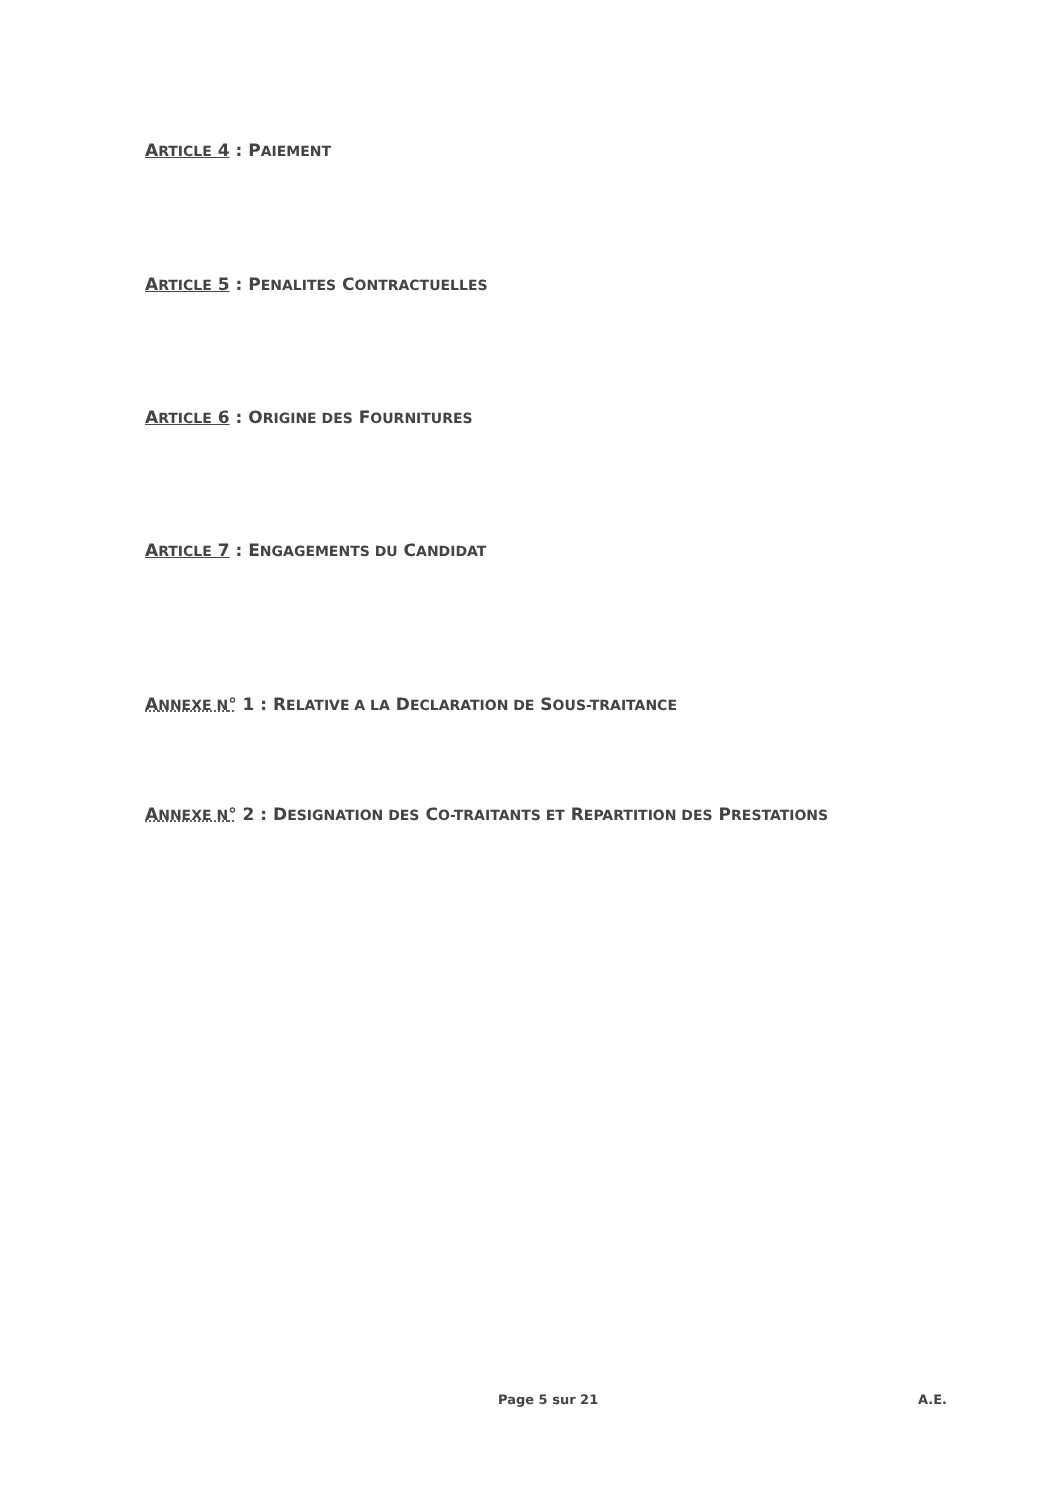ARTICLE 4 : PAIEMENT
ARTICLE 5 : PENALITES CONTRACTUELLES
ARTICLE 6 : ORIGINE DES FOURNITURES
ARTICLE 7 : ENGAGEMENTS DU CANDIDAT
ANNEXE N° 1 : RELATIVE A LA DECLARATION DE SOUS-TRAITANCE
ANNEXE N° 2 : DESIGNATION DES CO-TRAITANTS ET REPARTITION DES PRESTATIONS
Page 5 sur 21 A.E.